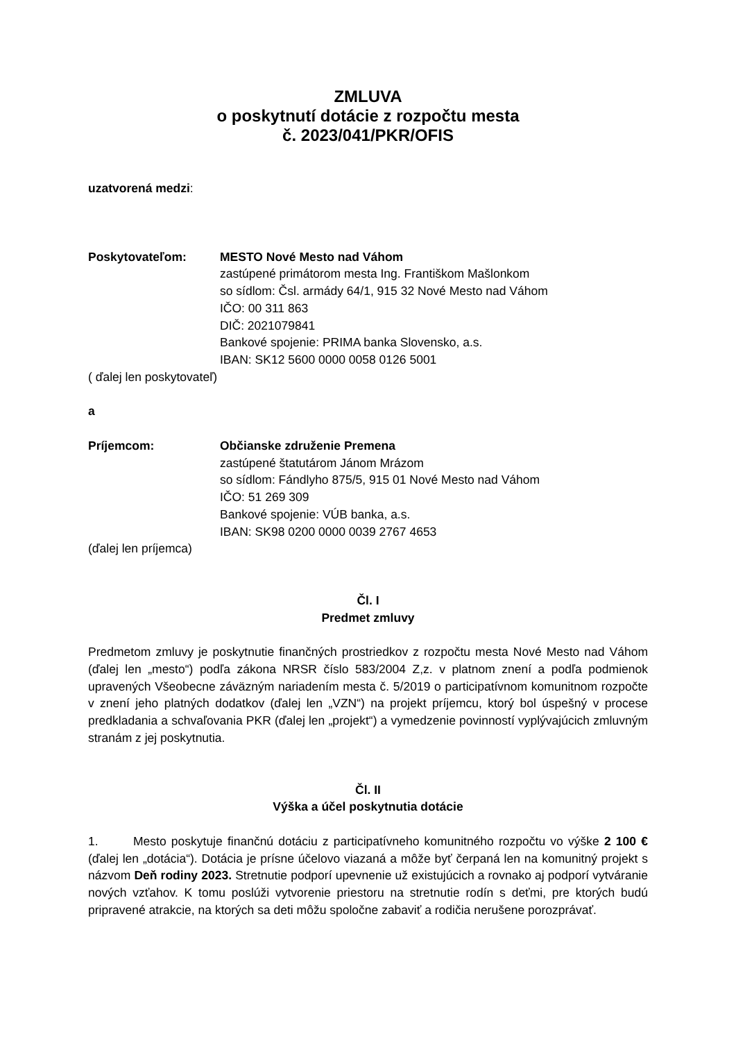ZMLUVA
o poskytnutí dotácie z rozpočtu mesta
č. 2023/041/PKR/OFIS
uzatvorená medzi:
Poskytovateľom: MESTO Nové Mesto nad Váhom
zastúpené primátorom mesta Ing. Františkom Mašlonkom
so sídlom: Čsl. armády 64/1, 915 32 Nové Mesto nad Váhom
IČO: 00 311 863
DIČ: 2021079841
Bankové spojenie: PRIMA banka Slovensko, a.s.
IBAN: SK12 5600 0000 0058 0126 5001
( ďalej len poskytovateľ)
a
Príjemcom: Občianske združenie Premena
zastúpené štatutárom Jánom Mrázom
so sídlom: Fándlyho 875/5, 915 01 Nové Mesto nad Váhom
IČO: 51 269 309
Bankové spojenie: VÚB banka, a.s.
IBAN: SK98 0200 0000 0039 2767 4653
(ďalej len príjemca)
Čl. I
Predmet zmluvy
Predmetom zmluvy je poskytnutie finančných prostriedkov z rozpočtu mesta Nové Mesto nad Váhom (ďalej len „mesto“) podľa zákona NRSR číslo 583/2004 Z,z. v platnom znení a podľa podmienok upravených Všeobecne záväzným nariadením mesta č. 5/2019 o participatívnom komunitnom rozpočte v znení jeho platných dodatkov (ďalej len „VZN“) na projekt príjemcu, ktorý bol úspešný v procese predkladania a schvaľovania PKR (ďalej len „projekt“) a vymedzenie povinností vyplývajúcich zmluvným stranám z jej poskytnutia.
Čl. II
Výška a účel poskytnutia dotácie
1. Mesto poskytuje finančnú dotáciu z participatívneho komunitného rozpočtu vo výške 2 100 € (ďalej len „dotácia“). Dotácia je prísne účelovo viazaná a môže byť čerpaná len na komunitný projekt s názvom Deň rodiny 2023. Stretnutie podporí upevnenie už existujúcich a rovnako aj podporí vytváranie nových vzťahov. K tomu poslúži vytvorenie priestoru na stretnutie rodín s deťmi, pre ktorých budú pripravené atrakcie, na ktorých sa deti môžu spoločne zabaviť a rodičia nerušene porozprávať.